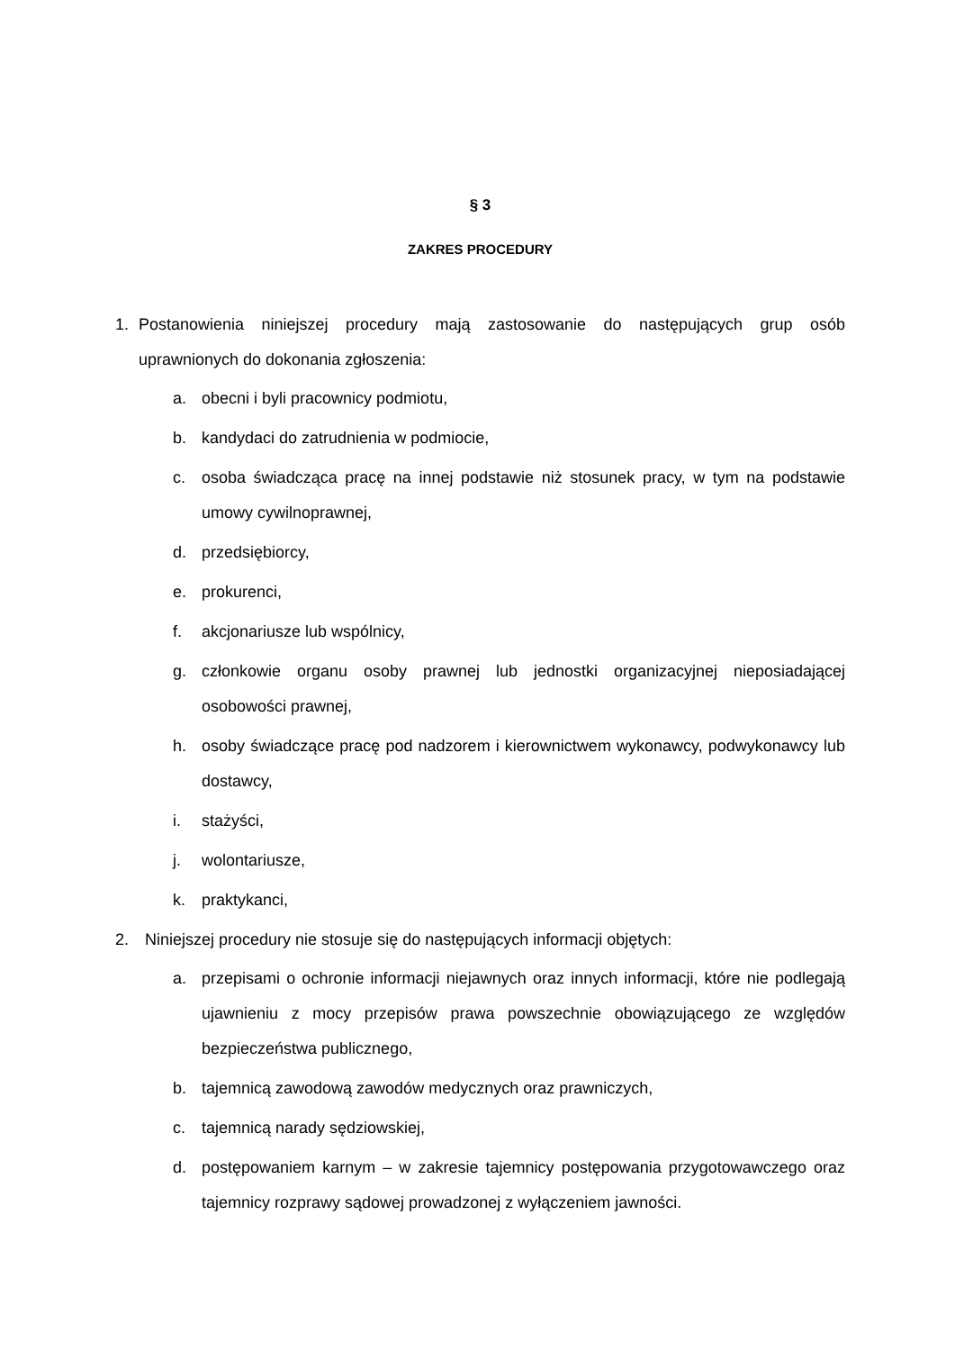§ 3
ZAKRES PROCEDURY
1. Postanowienia niniejszej procedury mają zastosowanie do następujących grup osób uprawnionych do dokonania zgłoszenia:
a. obecni i byli pracownicy podmiotu,
b. kandydaci do zatrudnienia w podmiocie,
c. osoba świadcząca pracę na innej podstawie niż stosunek pracy, w tym na podstawie umowy cywilnoprawnej,
d. przedsiębiorcy,
e. prokurenci,
f. akcjonariusze lub wspólnicy,
g. członkowie organu osoby prawnej lub jednostki organizacyjnej nieposiadającej osobowości prawnej,
h. osoby świadczące pracę pod nadzorem i kierownictwem wykonawcy, podwykonawcy lub dostawcy,
i. stażyści,
j. wolontariusze,
k. praktykanci,
2. Niniejszej procedury nie stosuje się do następujących informacji objętych:
a. przepisami o ochronie informacji niejawnych oraz innych informacji, które nie podlegają ujawnieniu z mocy przepisów prawa powszechnie obowiązującego ze względów bezpieczeństwa publicznego,
b. tajemnicą zawodową zawodów medycznych oraz prawniczych,
c. tajemnicą narady sędziowskiej,
d. postępowaniem karnym – w zakresie tajemnicy postępowania przygotowawczego oraz tajemnicy rozprawy sądowej prowadzonej z wyłączeniem jawności.